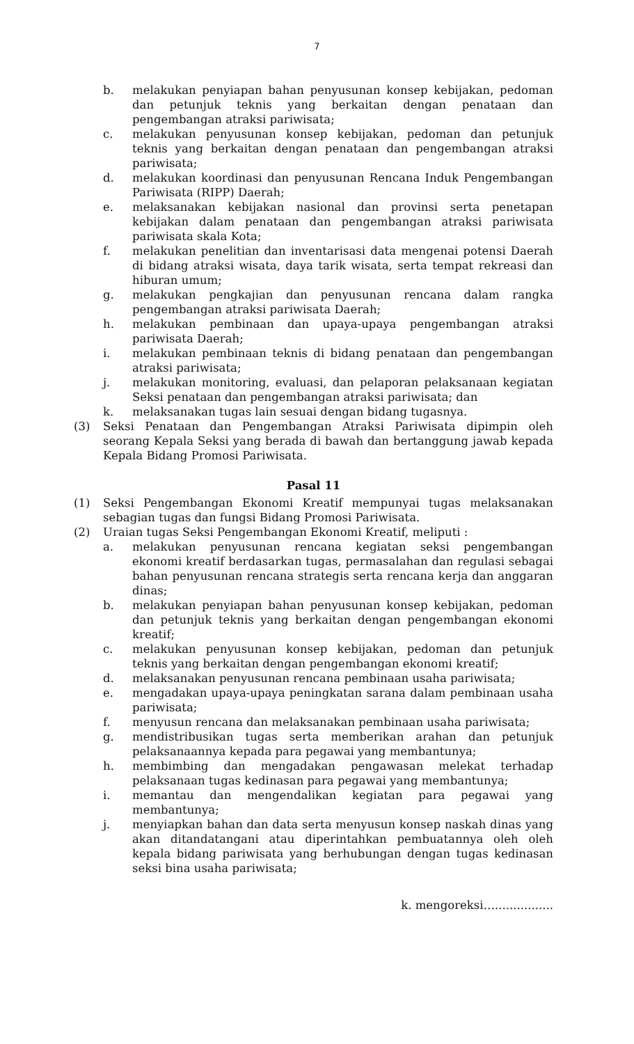7
b. melakukan penyiapan bahan penyusunan konsep kebijakan, pedoman dan petunjuk teknis yang berkaitan dengan penataan dan pengembangan atraksi pariwisata;
c. melakukan penyusunan konsep kebijakan, pedoman dan petunjuk teknis yang berkaitan dengan penataan dan pengembangan atraksi pariwisata;
d. melakukan koordinasi dan penyusunan Rencana Induk Pengembangan Pariwisata (RIPP) Daerah;
e. melaksanakan kebijakan nasional dan provinsi serta penetapan kebijakan dalam penataan dan pengembangan atraksi pariwisata pariwisata skala Kota;
f. melakukan penelitian dan inventarisasi data mengenai potensi Daerah di bidang atraksi wisata, daya tarik wisata, serta tempat rekreasi dan hiburan umum;
g. melakukan pengkajian dan penyusunan rencana dalam rangka pengembangan atraksi pariwisata Daerah;
h. melakukan pembinaan dan upaya-upaya pengembangan atraksi pariwisata Daerah;
i. melakukan pembinaan teknis di bidang penataan dan pengembangan atraksi pariwisata;
j. melakukan monitoring, evaluasi, dan pelaporan pelaksanaan kegiatan Seksi penataan dan pengembangan atraksi pariwisata; dan
k. melaksanakan tugas lain sesuai dengan bidang tugasnya.
(3) Seksi Penataan dan Pengembangan Atraksi Pariwisata dipimpin oleh seorang Kepala Seksi yang berada di bawah dan bertanggung jawab kepada Kepala Bidang Promosi Pariwisata.
Pasal 11
(1) Seksi Pengembangan Ekonomi Kreatif mempunyai tugas melaksanakan sebagian tugas dan fungsi Bidang Promosi Pariwisata.
(2) Uraian tugas Seksi Pengembangan Ekonomi Kreatif, meliputi :
a. melakukan penyusunan rencana kegiatan seksi pengembangan ekonomi kreatif berdasarkan tugas, permasalahan dan regulasi sebagai bahan penyusunan rencana strategis serta rencana kerja dan anggaran dinas;
b. melakukan penyiapan bahan penyusunan konsep kebijakan, pedoman dan petunjuk teknis yang berkaitan dengan pengembangan ekonomi kreatif;
c. melakukan penyusunan konsep kebijakan, pedoman dan petunjuk teknis yang berkaitan dengan pengembangan ekonomi kreatif;
d. melaksanakan penyusunan rencana pembinaan usaha pariwisata;
e. mengadakan upaya-upaya peningkatan sarana dalam pembinaan usaha pariwisata;
f. menyusun rencana dan melaksanakan pembinaan usaha pariwisata;
g. mendistribusikan tugas serta memberikan arahan dan petunjuk pelaksanaannya kepada para pegawai yang membantunya;
h. membimbing dan mengadakan pengawasan melekat terhadap pelaksanaan tugas kedinasan para pegawai yang membantunya;
i. memantau dan mengendalikan kegiatan para pegawai yang membantunya;
j. menyiapkan bahan dan data serta menyusun konsep naskah dinas yang akan ditandatangani atau diperintahkan pembuatannya oleh oleh kepala bidang pariwisata yang berhubungan dengan tugas kedinasan seksi bina usaha pariwisata;
k. mengoreksi…................